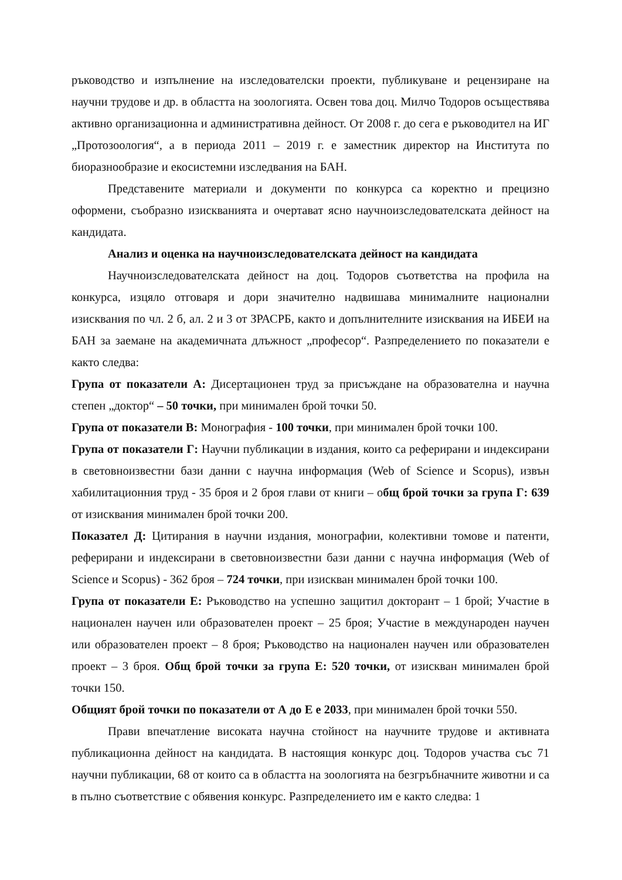ръководство и изпълнение на изследователски проекти, публикуване и рецензиране на научни трудове и др. в областта на зоологията. Освен това доц. Милчо Тодоров осъществява активно организационна и административна дейност. От 2008 г. до сега е ръководител на ИГ „Протозоология“, а в периода 2011 – 2019 г. е заместник директор на Института по биоразнообразие и екосистемни изследвания на БАН.
Представените материали и документи по конкурса са коректно и прецизно оформени, съобразно изискванията и очертават ясно научноизследователската дейност на кандидата.
Анализ и оценка на научноизследователската дейност на кандидата
Научноизследователската дейност на доц. Тодоров съответства на профила на конкурса, изцяло отговаря и дори значително надвишава минималните национални изисквания по чл. 2 б, ал. 2 и 3 от ЗРАСРБ, както и допълнителните изисквания на ИБЕИ на БАН за заемане на академичната длъжност „професор“. Разпределението по показатели е както следва:
Група от показатели А: Дисертационен труд за присъждане на образователна и научна степен „доктор“ – 50 точки, при минимален брой точки 50.
Група от показатели В: Монография - 100 точки, при минимален брой точки 100.
Група от показатели Г: Научни публикации в издания, които са реферирани и индексирани в световноизвестни бази данни с научна информация (Web of Science и Scopus), извън хабилитационния труд - 35 броя и 2 броя глави от книги – общ брой точки за група Г: 639 от изисквания минимален брой точки 200.
Показател Д: Цитирания в научни издания, монографии, колективни томове и патенти, реферирани и индексирани в световноизвестни бази данни с научна информация (Web of Science и Scopus) - 362 броя – 724 точки, при изискван минимален брой точки 100.
Група от показатели Е: Ръководство на успешно защитил докторант – 1 брой; Участие в национален научен или образователен проект – 25 броя; Участие в международен научен или образователен проект – 8 броя; Ръководство на национален научен или образователен проект – 3 броя. Общ брой точки за група Е: 520 точки, от изискван минимален брой точки 150.
Общият брой точки по показатели от А до Е е 2033, при минимален брой точки 550.
Прави впечатление високата научна стойност на научните трудове и активната публикационна дейност на кандидата. В настоящия конкурс доц. Тодоров участва със 71 научни публикации, 68 от които са в областта на зоологията на безгръбначните животни и са в пълно съответствие с обявения конкурс. Разпределението им е както следва: 1